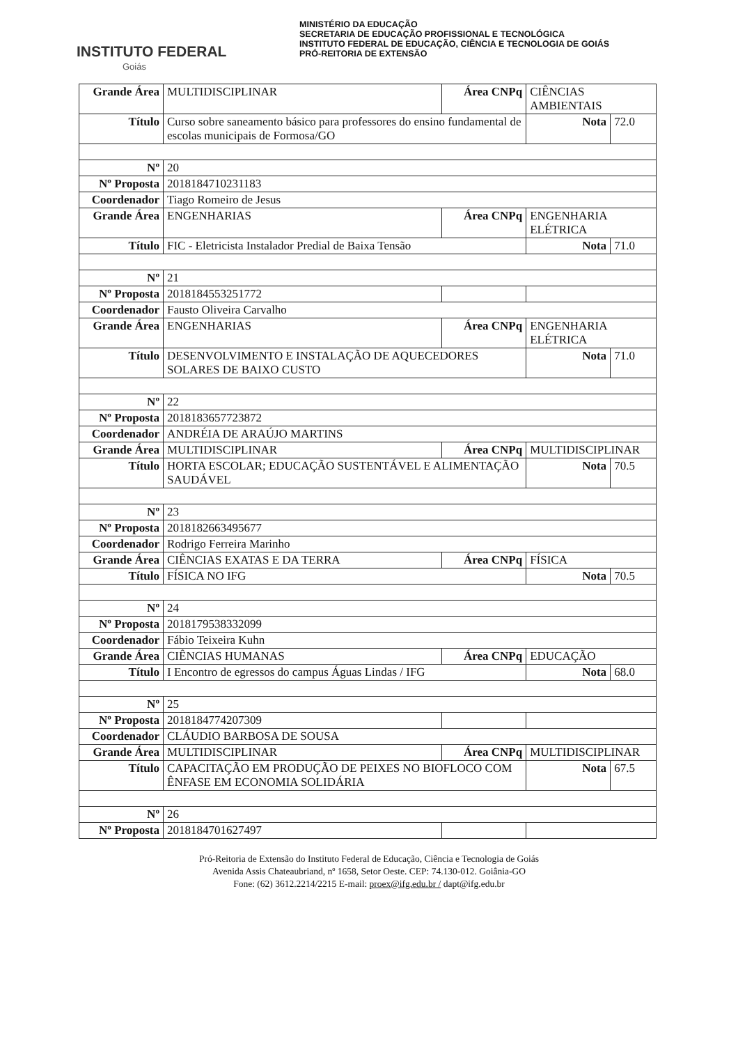INSTITUTO FEDERAL
Goiás
MINISTÉRIO DA EDUCAÇÃO
SECRETARIA DE EDUCAÇÃO PROFISSIONAL E TECNOLÓGICA
INSTITUTO FEDERAL DE EDUCAÇÃO, CIÊNCIA E TECNOLOGIA DE GOIÁS
PRÓ-REITORIA DE EXTENSÃO
| Grande Área | MULTIDISCIPLINAR | Área CNPq | CIÊNCIAS AMBIENTAIS | |
| Título | Curso sobre saneamento básico para professores do ensino fundamental de escolas municipais de Formosa/GO | | Nota | 72.0 |
| Nº | 20 | | | |
| Nº Proposta | 2018184710231183 | | | |
| Coordenador | Tiago Romeiro de Jesus | | | |
| Grande Área | ENGENHARIAS | Área CNPq | ENGENHARIA ELÉTRICA | |
| Título | FIC - Eletricista Instalador Predial de Baixa Tensão | | Nota | 71.0 |
| Nº | 21 | | | |
| Nº Proposta | 2018184553251772 | | | |
| Coordenador | Fausto Oliveira Carvalho | | | |
| Grande Área | ENGENHARIAS | Área CNPq | ENGENHARIA ELÉTRICA | |
| Título | DESENVOLVIMENTO E INSTALAÇÃO DE AQUECEDORES SOLARES DE BAIXO CUSTO | | Nota | 71.0 |
| Nº | 22 | | | |
| Nº Proposta | 2018183657723872 | | | |
| Coordenador | ANDRÉIA DE ARAÚJO MARTINS | | | |
| Grande Área | MULTIDISCIPLINAR | Área CNPq | MULTIDISCIPLINAR | |
| Título | HORTA ESCOLAR; EDUCAÇÃO SUSTENTÁVEL E ALIMENTAÇÃO SAUDÁVEL | | Nota | 70.5 |
| Nº | 23 | | | |
| Nº Proposta | 2018182663495677 | | | |
| Coordenador | Rodrigo Ferreira Marinho | | | |
| Grande Área | CIÊNCIAS EXATAS E DA TERRA | Área CNPq | FÍSICA | |
| Título | FÍSICA NO IFG | | Nota | 70.5 |
| Nº | 24 | | | |
| Nº Proposta | 2018179538332099 | | | |
| Coordenador | Fábio Teixeira Kuhn | | | |
| Grande Área | CIÊNCIAS HUMANAS | Área CNPq | EDUCAÇÃO | |
| Título | I Encontro de egressos do campus Águas Lindas / IFG | | Nota | 68.0 |
| Nº | 25 | | | |
| Nº Proposta | 2018184774207309 | | | |
| Coordenador | CLÁUDIO BARBOSA DE SOUSA | | | |
| Grande Área | MULTIDISCIPLINAR | Área CNPq | MULTIDISCIPLINAR | |
| Título | CAPACITAÇÃO EM PRODUÇÃO DE PEIXES NO BIOFLOCO COM ÊNFASE EM ECONOMIA SOLIDÁRIA | | Nota | 67.5 |
| Nº | 26 | | | |
| Nº Proposta | 2018184701627497 | | | |
Pró-Reitoria de Extensão do Instituto Federal de Educação, Ciência e Tecnologia de Goiás
Avenida Assis Chateaubriand, nº 1658, Setor Oeste. CEP: 74.130-012. Goiânia-GO
Fone: (62) 3612.2214/2215 E-mail: proex@ifg.edu.br / dapt@ifg.edu.br